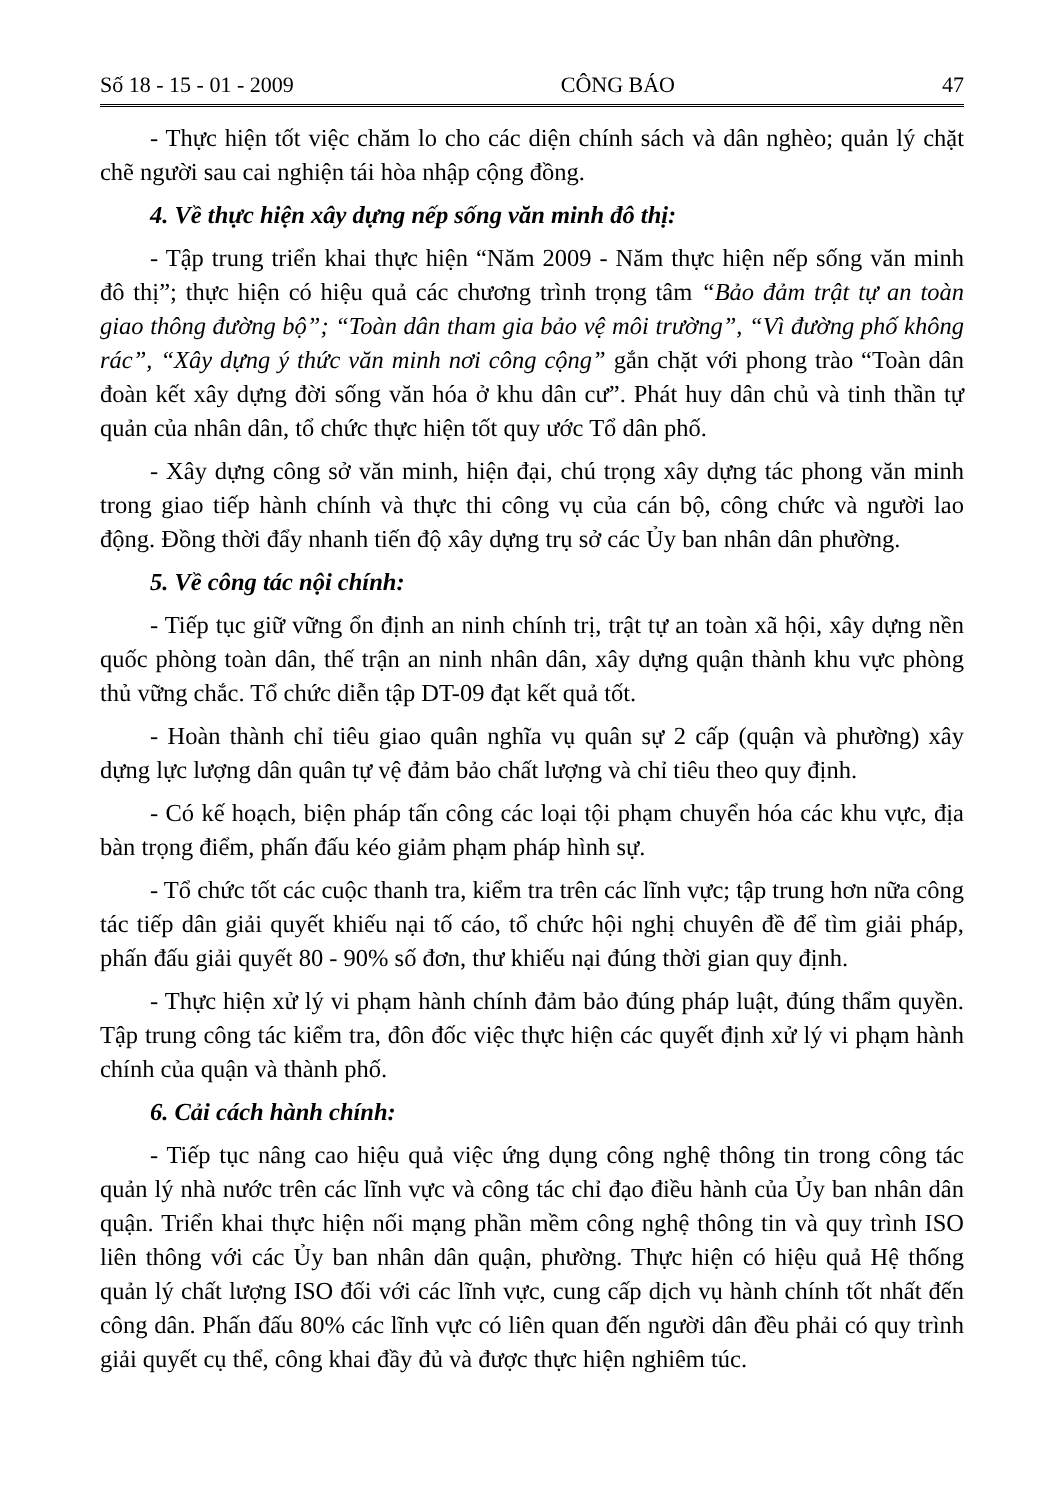Số 18 - 15 - 01 - 2009 CÔNG BÁO 47
- Thực hiện tốt việc chăm lo cho các diện chính sách và dân nghèo; quản lý chặt chẽ người sau cai nghiện tái hòa nhập cộng đồng.
4. Về thực hiện xây dựng nếp sống văn minh đô thị:
- Tập trung triển khai thực hiện “Năm 2009 - Năm thực hiện nếp sống văn minh đô thị”; thực hiện có hiệu quả các chương trình trọng tâm “Bảo đảm trật tự an toàn giao thông đường bộ”; “Toàn dân tham gia bảo vệ môi trường”, “Vì đường phố không rác”, “Xây dựng ý thức văn minh nơi công cộng” gắn chặt với phong trào “Toàn dân đoàn kết xây dựng đời sống văn hóa ở khu dân cư”. Phát huy dân chủ và tinh thần tự quản của nhân dân, tổ chức thực hiện tốt quy ước Tổ dân phố.
- Xây dựng công sở văn minh, hiện đại, chú trọng xây dựng tác phong văn minh trong giao tiếp hành chính và thực thi công vụ của cán bộ, công chức và người lao động. Đồng thời đẩy nhanh tiến độ xây dựng trụ sở các Ủy ban nhân dân phường.
5. Về công tác nội chính:
- Tiếp tục giữ vững ổn định an ninh chính trị, trật tự an toàn xã hội, xây dựng nền quốc phòng toàn dân, thế trận an ninh nhân dân, xây dựng quận thành khu vực phòng thủ vững chắc. Tổ chức diễn tập DT-09 đạt kết quả tốt.
- Hoàn thành chỉ tiêu giao quân nghĩa vụ quân sự 2 cấp (quận và phường) xây dựng lực lượng dân quân tự vệ đảm bảo chất lượng và chỉ tiêu theo quy định.
- Có kế hoạch, biện pháp tấn công các loại tội phạm chuyển hóa các khu vực, địa bàn trọng điểm, phấn đấu kéo giảm phạm pháp hình sự.
- Tổ chức tốt các cuộc thanh tra, kiểm tra trên các lĩnh vực; tập trung hơn nữa công tác tiếp dân giải quyết khiếu nại tố cáo, tổ chức hội nghị chuyên đề để tìm giải pháp, phấn đấu giải quyết 80 - 90% số đơn, thư khiếu nại đúng thời gian quy định.
- Thực hiện xử lý vi phạm hành chính đảm bảo đúng pháp luật, đúng thẩm quyền. Tập trung công tác kiểm tra, đôn đốc việc thực hiện các quyết định xử lý vi phạm hành chính của quận và thành phố.
6. Cải cách hành chính:
- Tiếp tục nâng cao hiệu quả việc ứng dụng công nghệ thông tin trong công tác quản lý nhà nước trên các lĩnh vực và công tác chỉ đạo điều hành của Ủy ban nhân dân quận. Triển khai thực hiện nối mạng phần mềm công nghệ thông tin và quy trình ISO liên thông với các Ủy ban nhân dân quận, phường. Thực hiện có hiệu quả Hệ thống quản lý chất lượng ISO đối với các lĩnh vực, cung cấp dịch vụ hành chính tốt nhất đến công dân. Phấn đấu 80% các lĩnh vực có liên quan đến người dân đều phải có quy trình giải quyết cụ thể, công khai đầy đủ và được thực hiện nghiêm túc.